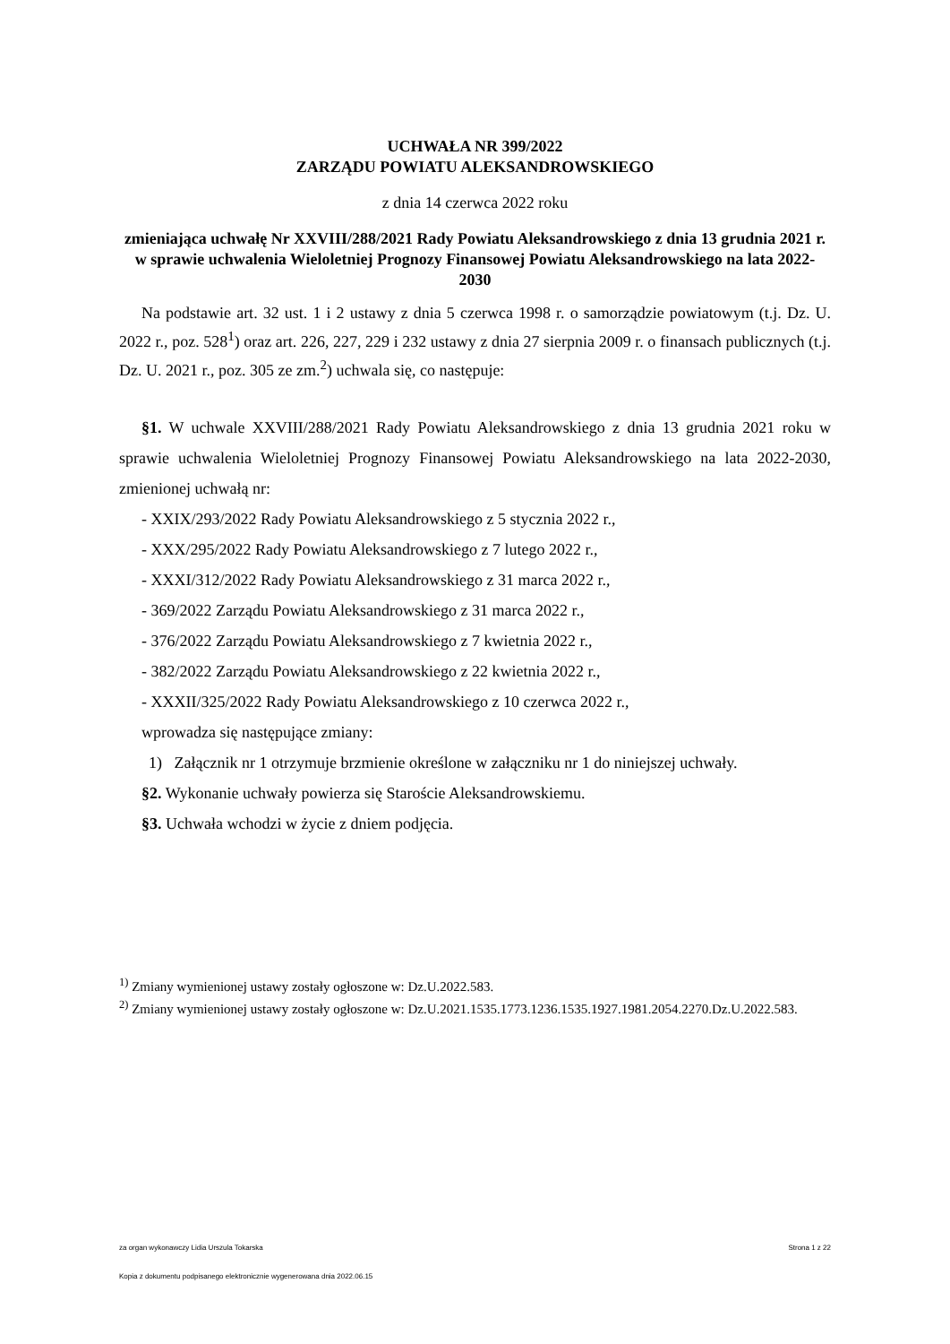UCHWAŁA NR 399/2022
ZARZĄDU POWIATU ALEKSANDROWSKIEGO
z dnia 14 czerwca 2022 roku
zmieniająca uchwałę Nr XXVIII/288/2021 Rady Powiatu Aleksandrowskiego z dnia 13 grudnia 2021 r. w sprawie uchwalenia Wieloletniej Prognozy Finansowej Powiatu Aleksandrowskiego na lata 2022-2030
Na podstawie art. 32 ust. 1 i 2 ustawy z dnia 5 czerwca 1998 r. o samorządzie powiatowym (t.j. Dz. U. 2022 r., poz. 528<sup>1</sup>) oraz art. 226, 227, 229 i 232 ustawy z dnia 27 sierpnia 2009 r. o finansach publicznych (t.j. Dz. U. 2021 r., poz. 305 ze zm.<sup>2</sup>) uchwala się, co następuje:
§1. W uchwale XXVIII/288/2021 Rady Powiatu Aleksandrowskiego z dnia 13 grudnia 2021 roku w sprawie uchwalenia Wieloletniej Prognozy Finansowej Powiatu Aleksandrowskiego na lata 2022-2030, zmienionej uchwałą nr:
- XXIX/293/2022 Rady Powiatu Aleksandrowskiego z 5 stycznia 2022 r.,
- XXX/295/2022 Rady Powiatu Aleksandrowskiego z 7 lutego 2022 r.,
- XXXI/312/2022 Rady Powiatu Aleksandrowskiego z 31 marca 2022 r.,
- 369/2022 Zarządu Powiatu Aleksandrowskiego z 31 marca 2022 r.,
- 376/2022 Zarządu Powiatu Aleksandrowskiego z 7 kwietnia 2022 r.,
- 382/2022 Zarządu Powiatu Aleksandrowskiego z 22 kwietnia 2022 r.,
- XXXII/325/2022 Rady Powiatu Aleksandrowskiego z 10 czerwca 2022 r.,
wprowadza się następujące zmiany:
1) Załącznik nr 1 otrzymuje brzmienie określone w załączniku nr 1 do niniejszej uchwały.
§2. Wykonanie uchwały powierza się Staroście Aleksandrowskiemu.
§3. Uchwała wchodzi w życie z dniem podjęcia.
<sup>1)</sup> Zmiany wymienionej ustawy zostały ogłoszone w: Dz.U.2022.583.
<sup>2)</sup> Zmiany wymienionej ustawy zostały ogłoszone w: Dz.U.2021.1535.1773.1236.1535.1927.1981.2054.2270.Dz.U.2022.583.
za organ wykonawczy Lidia Urszula Tokarska Strona 1 z 22
Kopia z dokumentu podpisanego elektronicznie wygenerowana dnia 2022.06.15